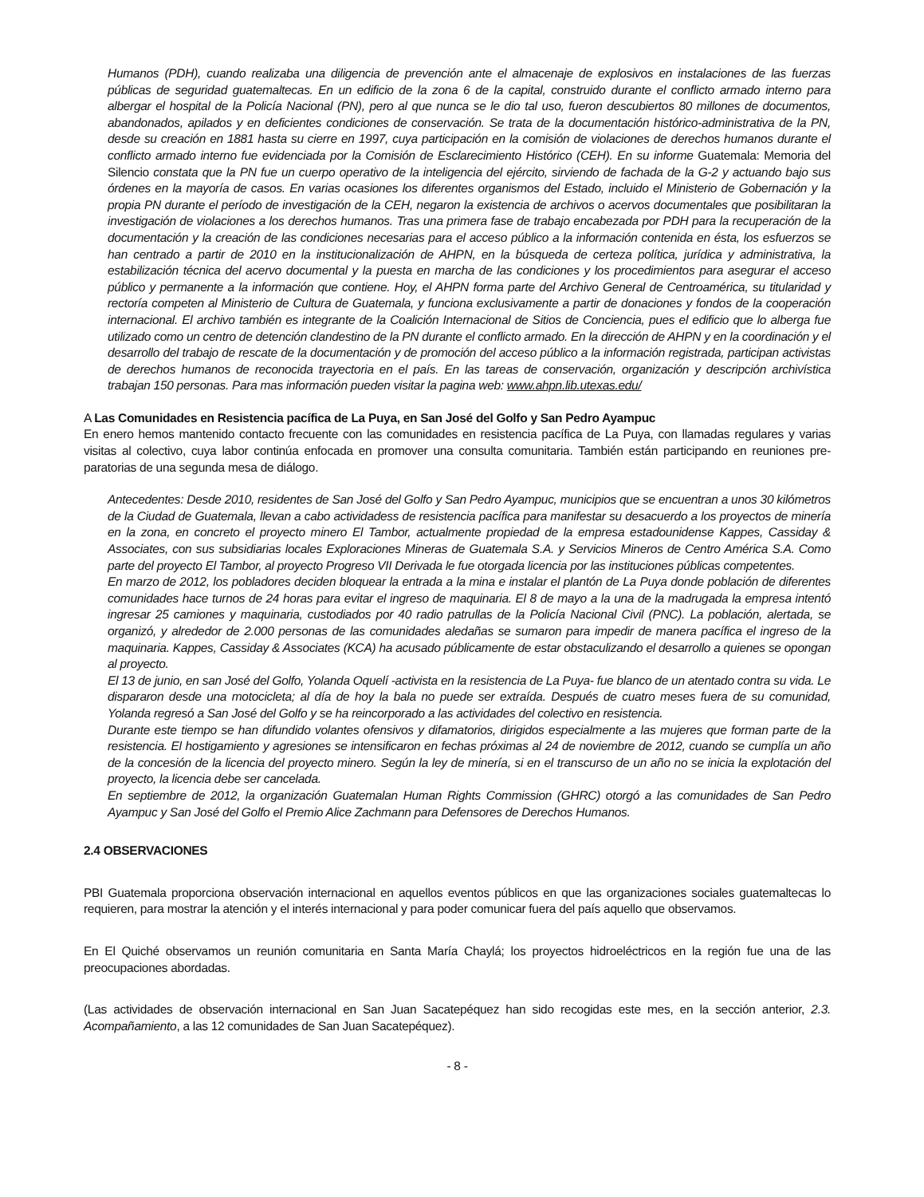Humanos (PDH), cuando realizaba una diligencia de prevención ante el almacenaje de explosivos en instalaciones de las fuerzas públicas de seguridad guatemaltecas. En un edificio de la zona 6 de la capital, construido durante el conflicto armado interno para albergar el hospital de la Policía Nacional (PN), pero al que nunca se le dio tal uso, fueron descubiertos 80 millones de documentos, abandonados, apilados y en deficientes condiciones de conservación. Se trata de la documentación histórico-administrativa de la PN, desde su creación en 1881 hasta su cierre en 1997, cuya participación en la comisión de violaciones de derechos humanos durante el conflicto armado interno fue evidenciada por la Comisión de Esclarecimiento Histórico (CEH). En su informe Guatemala: Memoria del Silencio constata que la PN fue un cuerpo operativo de la inteligencia del ejército, sirviendo de fachada de la G-2 y actuando bajo sus órdenes en la mayoría de casos. En varias ocasiones los diferentes organismos del Estado, incluido el Ministerio de Gobernación y la propia PN durante el período de investigación de la CEH, negaron la existencia de archivos o acervos documentales que posibilitaran la investigación de violaciones a los derechos humanos. Tras una primera fase de trabajo encabezada por PDH para la recuperación de la documentación y la creación de las condiciones necesarias para el acceso público a la información contenida en ésta, los esfuerzos se han centrado a partir de 2010 en la institucionalización de AHPN, en la búsqueda de certeza política, jurídica y administrativa, la estabilización técnica del acervo documental y la puesta en marcha de las condiciones y los procedimientos para asegurar el acceso público y permanente a la información que contiene. Hoy, el AHPN forma parte del Archivo General de Centroamérica, su titularidad y rectoría competen al Ministerio de Cultura de Guatemala, y funciona exclusivamente a partir de donaciones y fondos de la cooperación internacional. El archivo también es integrante de la Coalición Internacional de Sitios de Conciencia, pues el edificio que lo alberga fue utilizado como un centro de detención clandestino de la PN durante el conflicto armado. En la dirección de AHPN y en la coordinación y el desarrollo del trabajo de rescate de la documentación y de promoción del acceso público a la información registrada, participan activistas de derechos humanos de reconocida trayectoria en el país. En las tareas de conservación, organización y descripción archivística trabajan 150 personas. Para mas información pueden visitar la pagina web: www.ahpn.lib.utexas.edu/
A Las Comunidades en Resistencia pacífica de La Puya, en San José del Golfo y San Pedro Ayampuc
En enero hemos mantenido contacto frecuente con las comunidades en resistencia pacífica de La Puya, con llamadas regulares y varias visitas al colectivo, cuya labor continúa enfocada en promover una consulta comunitaria. También están participando en reuniones pre-paratorias de una segunda mesa de diálogo.
Antecedentes: Desde 2010, residentes de San José del Golfo y San Pedro Ayampuc, municipios que se encuentran a unos 30 kilómetros de la Ciudad de Guatemala, llevan a cabo actividadess de resistencia pacífica para manifestar su desacuerdo a los proyectos de minería en la zona, en concreto el proyecto minero El Tambor, actualmente propiedad de la empresa estadounidense Kappes, Cassiday & Associates, con sus subsidiarias locales Exploraciones Mineras de Guatemala S.A. y Servicios Mineros de Centro América S.A. Como parte del proyecto El Tambor, al proyecto Progreso VII Derivada le fue otorgada licencia por las instituciones públicas competentes.
En marzo de 2012, los pobladores deciden bloquear la entrada a la mina e instalar el plantón de La Puya donde población de diferentes comunidades hace turnos de 24 horas para evitar el ingreso de maquinaria. El 8 de mayo a la una de la madrugada la empresa intentó ingresar 25 camiones y maquinaria, custodiados por 40 radio patrullas de la Policía Nacional Civil (PNC). La población, alertada, se organizó, y alrededor de 2.000 personas de las comunidades aledañas se sumaron para impedir de manera pacífica el ingreso de la maquinaria. Kappes, Cassiday & Associates (KCA) ha acusado públicamente de estar obstaculizando el desarrollo a quienes se opongan al proyecto.
El 13 de junio, en san José del Golfo, Yolanda Oquelí -activista en la resistencia de La Puya- fue blanco de un atentado contra su vida. Le dispararon desde una motocicleta; al día de hoy la bala no puede ser extraída. Después de cuatro meses fuera de su comunidad, Yolanda regresó a San José del Golfo y se ha reincorporado a las actividades del colectivo en resistencia.
Durante este tiempo se han difundido volantes ofensivos y difamatorios, dirigidos especialmente a las mujeres que forman parte de la resistencia. El hostigamiento y agresiones se intensificaron en fechas próximas al 24 de noviembre de 2012, cuando se cumplía un año de la concesión de la licencia del proyecto minero. Según la ley de minería, si en el transcurso de un año no se inicia la explotación del proyecto, la licencia debe ser cancelada.
En septiembre de 2012, la organización Guatemalan Human Rights Commission (GHRC) otorgó a las comunidades de San Pedro Ayampuc y San José del Golfo el Premio Alice Zachmann para Defensores de Derechos Humanos.
2.4 OBSERVACIONES
PBI Guatemala proporciona observación internacional en aquellos eventos públicos en que las organizaciones sociales guatemaltecas lo requieren, para mostrar la atención y el interés internacional y para poder comunicar fuera del país aquello que observamos.
En El Quiché observamos un reunión comunitaria en Santa María Chaylá; los proyectos hidroeléctricos en la región fue una de las preocupaciones abordadas.
(Las actividades de observación internacional en San Juan Sacatepéquez han sido recogidas este mes, en la sección anterior, 2.3. Acompañamiento, a las 12 comunidades de San Juan Sacatepéquez).
- 8 -